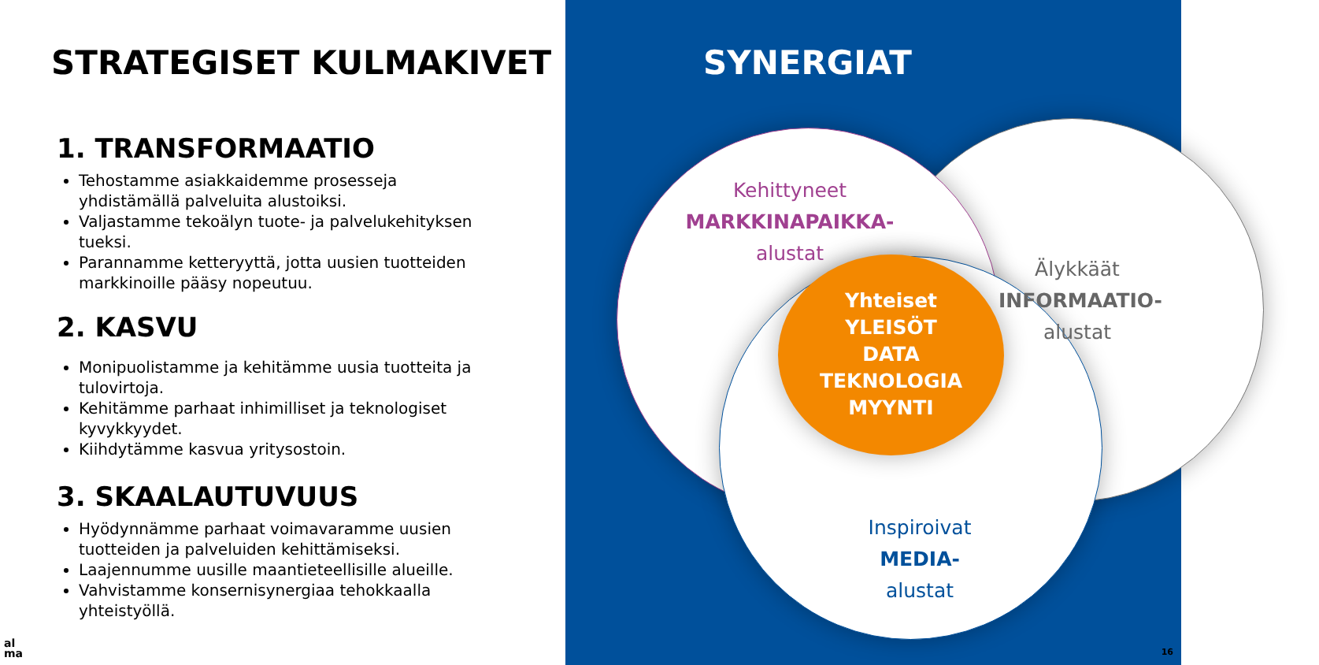STRATEGISET KULMAKIVET
1. TRANSFORMAATIO
Tehostamme asiakkaidemme prosesseja yhdistämällä palveluita alustoiksi.
Valjastamme tekoälyn tuote- ja palvelukehityksen tueksi.
Parannamme ketteryyttä, jotta uusien tuotteiden markkinoille pääsy nopeutuu.
2. KASVU
Monipuolistamme ja kehitämme uusia tuotteita ja tulovirtoja.
Kehitämme parhaat inhimilliset ja teknologiset kyvykkyydet.
Kiihdytämme kasvua yritysostoin.
3. SKAALAUTUVUUS
Hyödynnämme parhaat voimavaramme uusien tuotteiden ja palveluiden kehittämiseksi.
Laajennumme uusille maantieteellisille alueille.
Vahvistamme konsernisynergiaa tehokkaalla yhteistyöllä.
al
ma
SYNERGIAT
Kehittyneet
MARKKINAPAIKKA-
alustat
Älykkäät
INFORMAATIO-
alustat
Inspiroivat
MEDIA-
alustat
Yhteiset
YLEISÖT
DATA
TEKNOLOGIA
MYYNTI
16